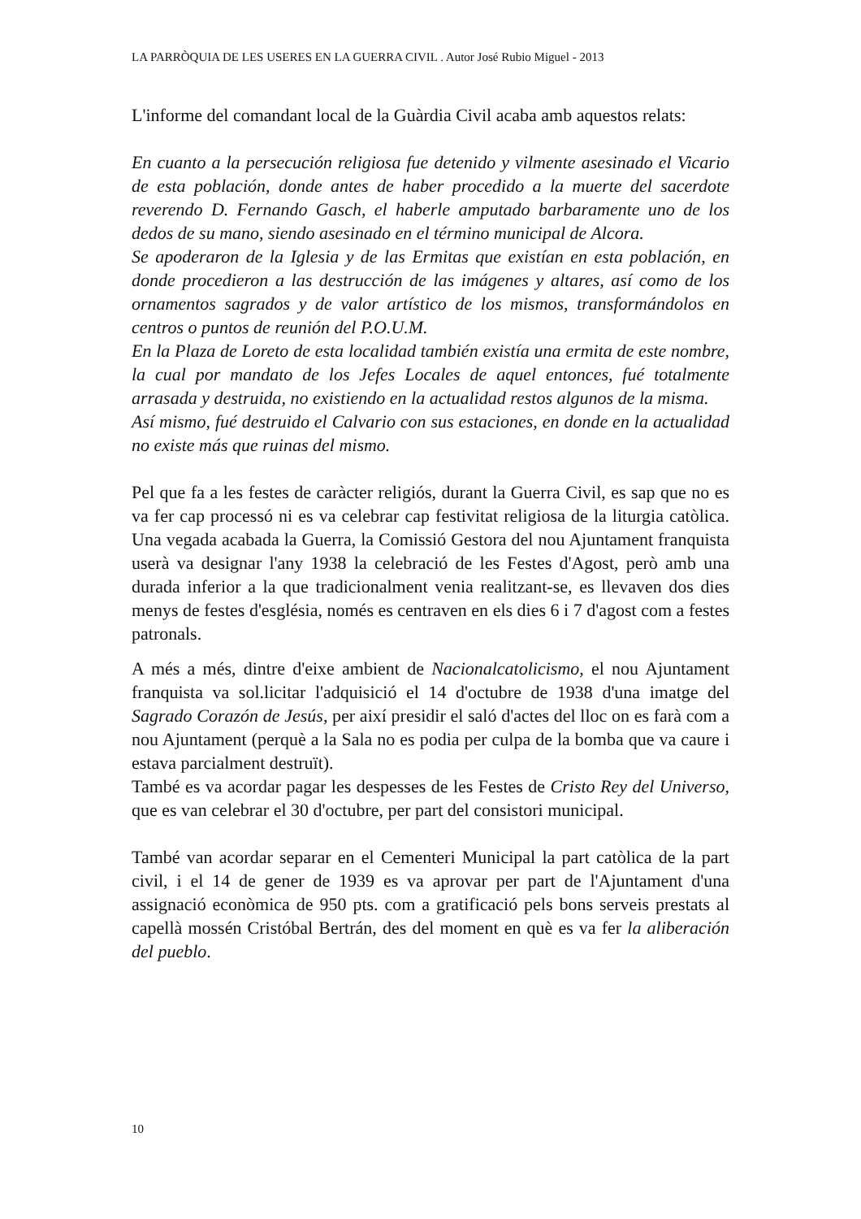LA PARRÒQUIA DE LES USERES EN LA GUERRA CIVIL . Autor José Rubio Miguel - 2013
L'informe del comandant local de la Guàrdia Civil acaba amb aquestos relats:
En cuanto a la persecución religiosa fue detenido y vilmente asesinado el Vicario de esta población, donde antes de haber procedido a la muerte del sacerdote reverendo D. Fernando Gasch, el haberle amputado barbaramente uno de los dedos de su mano, siendo asesinado en el término municipal de Alcora.
Se apoderaron de la Iglesia y de las Ermitas que existían en esta población, en donde procedieron a las destrucción de las imágenes y altares, así como de los ornamentos sagrados y de valor artístico de los mismos, transformándolos en centros o puntos de reunión del P.O.U.M.
En la Plaza de Loreto de esta localidad también existía una ermita de este nombre, la cual por mandato de los Jefes Locales de aquel entonces, fué totalmente arrasada y destruida, no existiendo en la actualidad restos algunos de la misma.
Así mismo, fué destruido el Calvario con sus estaciones, en donde en la actualidad no existe más que ruinas del mismo.
Pel que fa a les festes de caràcter religiós, durant la Guerra Civil, es sap que no es va fer cap processó ni es va celebrar cap festivitat religiosa de la liturgia catòlica. Una vegada acabada la Guerra, la Comissió Gestora del nou Ajuntament franquista userà va designar l'any 1938 la celebració de les Festes d'Agost, però amb una durada inferior a la que tradicionalment venia realitzant-se, es llevaven dos dies menys de festes d'església, només es centraven en els dies 6 i 7 d'agost com a festes patronals.
A més a més, dintre d'eixe ambient de Nacionalcatolicismo, el nou Ajuntament franquista va sol.licitar l'adquisició el 14 d'octubre de 1938 d'una imatge del Sagrado Corazón de Jesús, per així presidir el saló d'actes del lloc on es farà com a nou Ajuntament (perquè a la Sala no es podia per culpa de la bomba que va caure i estava parcialment destruït).
També es va acordar pagar les despesses de les Festes de Cristo Rey del Universo, que es van celebrar el 30 d'octubre, per part del consistori municipal.
També van acordar separar en el Cementeri Municipal la part catòlica de la part civil, i el 14 de gener de 1939 es va aprovar per part de l'Ajuntament d'una assignació econòmica de 950 pts. com a gratificació pels bons serveis prestats al capellà mossén Cristóbal Bertrán, des del moment en què es va fer la aliberación del pueblo.
10